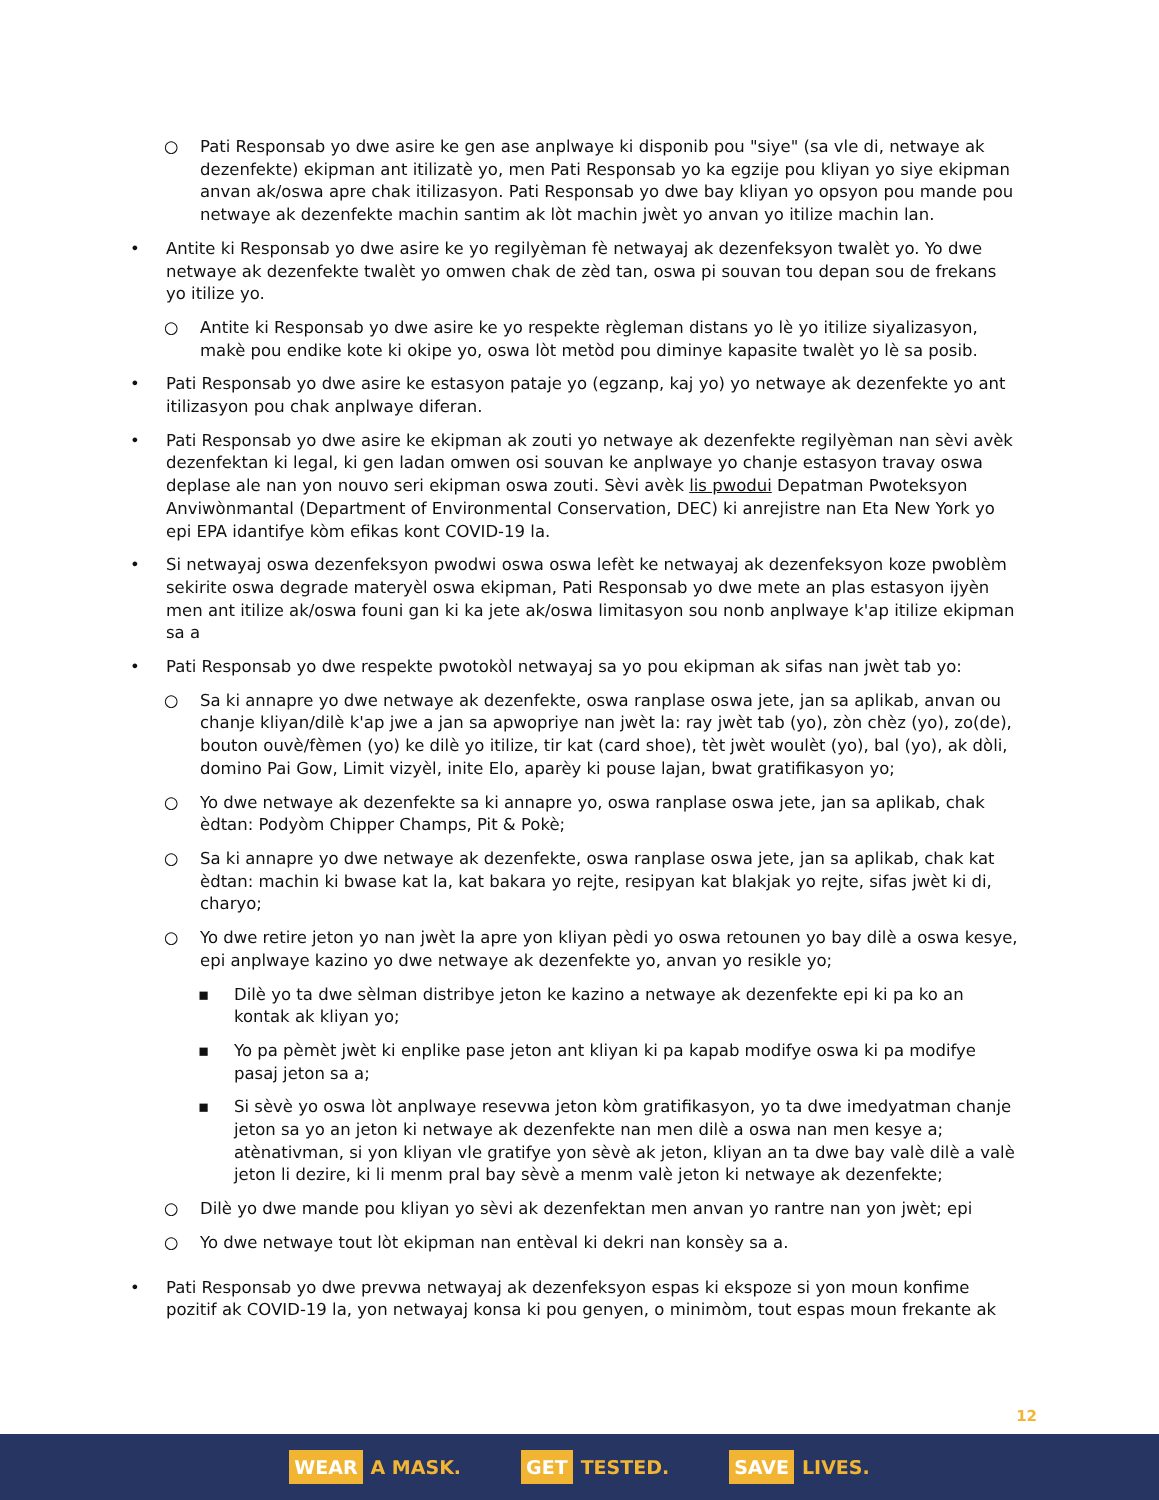○ Pati Responsab yo dwe asire ke gen ase anplwaye ki disponib pou "siye" (sa vle di, netwaye ak dezenfekte) ekipman ant itilizatè yo, men Pati Responsab yo ka egzije pou kliyan yo siye ekipman anvan ak/oswa apre chak itilizasyon. Pati Responsab yo dwe bay kliyan yo opsyon pou mande pou netwaye ak dezenfekte machin santim ak lòt machin jwèt yo anvan yo itilize machin lan.
• Antite ki Responsab yo dwe asire ke yo regilyèman fè netwayaj ak dezenfeksyon twalèt yo. Yo dwe netwaye ak dezenfekte twalèt yo omwen chak de zèd tan, oswa pi souvan tou depan sou de frekans yo itilize yo.
○ Antite ki Responsab yo dwe asire ke yo respekte règleman distans yo lè yo itilize siyalizasyon, makè pou endike kote ki okipe yo, oswa lòt metòd pou diminye kapasite twalèt yo lè sa posib.
• Pati Responsab yo dwe asire ke estasyon pataje yo (egzanp, kaj yo) yo netwaye ak dezenfekte yo ant itilizasyon pou chak anplwaye diferan.
• Pati Responsab yo dwe asire ke ekipman ak zouti yo netwaye ak dezenfekte regilyèman nan sèvi avèk dezenfektan ki legal, ki gen ladan omwen osi souvan ke anplwaye yo chanje estasyon travay oswa deplase ale nan yon nouvo seri ekipman oswa zouti. Sèvi avèk lis pwodui Depatman Pwoteksyon Anviwònmantal (Department of Environmental Conservation, DEC) ki anrejistre nan Eta New York yo epi EPA idantifye kòm efikas kont COVID-19 la.
• Si netwayaj oswa dezenfeksyon pwodwi oswa oswa lefèt ke netwayaj ak dezenfeksyon koze pwoblèm sekirite oswa degrade materyèl oswa ekipman, Pati Responsab yo dwe mete an plas estasyon ijyèn men ant itilize ak/oswa founi gan ki ka jete ak/oswa limitasyon sou nonb anplwaye k'ap itilize ekipman sa a
• Pati Responsab yo dwe respekte pwotokòl netwayaj sa yo pou ekipman ak sifas nan jwèt tab yo:
○ Sa ki annapre yo dwe netwaye ak dezenfekte, oswa ranplase oswa jete, jan sa aplikab, anvan ou chanje kliyan/dilè k'ap jwe a jan sa apwopriye nan jwèt la: ray jwèt tab (yo), zòn chèz (yo), zo(de), bouton ouvè/fèmen (yo) ke dilè yo itilize, tir kat (card shoe), tèt jwèt woulèt (yo), bal (yo), ak dòli, domino Pai Gow, Limit vizyèl, inite Elo, aparèy ki pouse lajan, bwat gratifikasyon yo;
○ Yo dwe netwaye ak dezenfekte sa ki annapre yo, oswa ranplase oswa jete, jan sa aplikab, chak èdtan: Podyòm Chipper Champs, Pit & Pokè;
○ Sa ki annapre yo dwe netwaye ak dezenfekte, oswa ranplase oswa jete, jan sa aplikab, chak kat èdtan: machin ki bwase kat la, kat bakara yo rejte, resipyan kat blakjak yo rejte, sifas jwèt ki di, charyo;
○ Yo dwe retire jeton yo nan jwèt la apre yon kliyan pèdi yo oswa retounen yo bay dilè a oswa kesye, epi anplwaye kazino yo dwe netwaye ak dezenfekte yo, anvan yo resikle yo;
▪ Dilè yo ta dwe sèlman distribye jeton ke kazino a netwaye ak dezenfekte epi ki pa ko an kontak ak kliyan yo;
▪ Yo pa pèmèt jwèt ki enplike pase jeton ant kliyan ki pa kapab modifye oswa ki pa modifye pasaj jeton sa a;
▪ Si sèvè yo oswa lòt anplwaye resevwa jeton kòm gratifikasyon, yo ta dwe imedyatman chanje jeton sa yo an jeton ki netwaye ak dezenfekte nan men dilè a oswa nan men kesye a; atènativman, si yon kliyan vle gratifye yon sèvè ak jeton, kliyan an ta dwe bay valè dilè a valè jeton li dezire, ki li menm pral bay sèvè a menm valè jeton ki netwaye ak dezenfekte;
○ Dilè yo dwe mande pou kliyan yo sèvi ak dezenfektan men anvan yo rantre nan yon jwèt; epi
○ Yo dwe netwaye tout lòt ekipman nan entèval ki dekri nan konsèy sa a.
• Pati Responsab yo dwe prevwa netwayaj ak dezenfeksyon espas ki ekspoze si yon moun konfime pozitif ak COVID-19 la, yon netwayaj konsa ki pou genyen, o minimòm, tout espas moun frekante ak
12
WEAR A MASK.
GET TESTED.
SAVE LIVES.